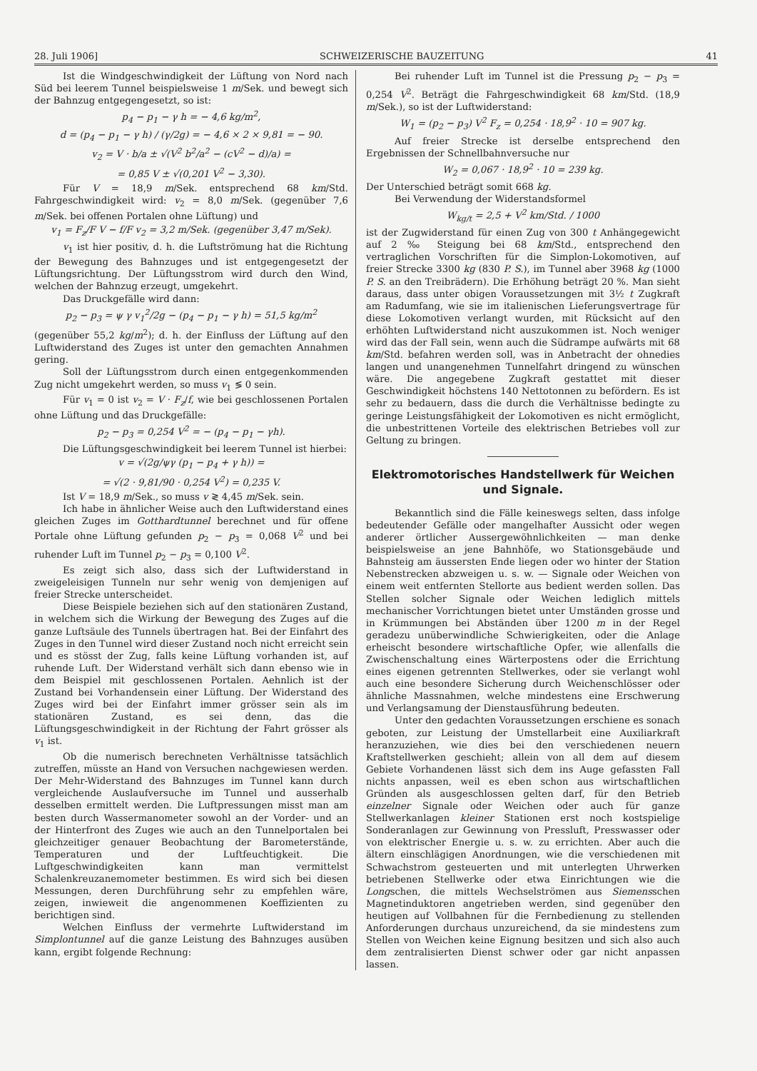28. Juli 1906] SCHWEIZERISCHE BAUZEITUNG 41
Ist die Windgeschwindigkeit der Lüftung von Nord nach Süd bei leerem Tunnel beispielsweise 1 m/Sek. und bewegt sich der Bahnzug entgegengesetzt, so ist:
p<sub>4</sub> − p<sub>1</sub> − γ h = − 4,6 kg/m<sup>2</sup>,
d = (p<sub>4</sub> − p<sub>1</sub> − γ h) / (γ/2g) = − 4,6 × 2 × 9,81 = − 90.
v<sub>2</sub> = V · b/a ± √(V<sup>2</sup> b<sup>2</sup>/a<sup>2</sup> − (cV<sup>2</sup> − d)/a) =
= 0,85 V ± √(0,201 V<sup>2</sup> − 3,30).
Für V = 18,9 m/Sek. entsprechend 68 km/Std. Fahrgeschwindigkeit wird: v<sub>2</sub> = 8,0 m/Sek. (gegenüber 7,6 m/Sek. bei offenen Portalen ohne Lüftung) und
v<sub>1</sub> = F<sub>z</sub>/F V − f/F v<sub>2</sub> = 3,2 m/Sek. (gegenüber 3,47 m/Sek).
v<sub>1</sub> ist hier positiv, d. h. die Luftströmung hat die Richtung der Bewegung des Bahnzuges und ist entgegengesetzt der Lüftungsrichtung. Der Lüftungsstrom wird durch den Wind, welchen der Bahnzug erzeugt, umgekehrt.
Das Druckgefälle wird dann:
p<sub>2</sub> − p<sub>3</sub> = ψ γ v<sub>1</sub><sup>2</sup>/2g − (p<sub>4</sub> − p<sub>1</sub> − γ h) = 51,5 kg/m<sup>2</sup>
(gegenüber 55,2 kg/m<sup>2</sup>); d. h. der Einfluss der Lüftung auf den Luftwiderstand des Zuges ist unter den gemachten Annahmen gering.
Soll der Lüftungsstrom durch einen entgegenkommenden Zug nicht umgekehrt werden, so muss v<sub>1</sub> ≶ 0 sein.
Für v<sub>1</sub> = 0 ist v<sub>2</sub> = V · F<sub>z</sub>/f, wie bei geschlossenen Portalen ohne Lüftung und das Druckgefälle:
p<sub>2</sub> − p<sub>3</sub> = 0,254 V<sup>2</sup> = − (p<sub>4</sub> − p<sub>1</sub> − γh).
Die Lüftungsgeschwindigkeit bei leerem Tunnel ist hierbei:
v = √(2g/ψγ (p<sub>1</sub> − p<sub>4</sub> + γ h)) =
= √(2 · 9,81/90 · 0,254 V<sup>2</sup>) = 0,235 V.
Ist V = 18,9 m/Sek., so muss v ≷ 4,45 m/Sek. sein.
Ich habe in ähnlicher Weise auch den Luftwiderstand eines gleichen Zuges im Gotthardtunnel berechnet und für offene Portale ohne Lüftung gefunden p<sub>2</sub> − p<sub>3</sub> = 0,068 V<sup>2</sup> und bei ruhender Luft im Tunnel p<sub>2</sub> − p<sub>3</sub> = 0,100 V<sup>2</sup>.
Es zeigt sich also, dass sich der Luftwiderstand in zweigeleisigen Tunneln nur sehr wenig von demjenigen auf freier Strecke unterscheidet.
Diese Beispiele beziehen sich auf den stationären Zustand, in welchem sich die Wirkung der Bewegung des Zuges auf die ganze Luftsäule des Tunnels übertragen hat. Bei der Einfahrt des Zuges in den Tunnel wird dieser Zustand noch nicht erreicht sein und es stösst der Zug, falls keine Lüftung vorhanden ist, auf ruhende Luft. Der Widerstand verhält sich dann ebenso wie in dem Beispiel mit geschlossenen Portalen. Aehnlich ist der Zustand bei Vorhandensein einer Lüftung. Der Widerstand des Zuges wird bei der Einfahrt immer grösser sein als im stationären Zustand, es sei denn, das die Lüftungsgeschwindigkeit in der Richtung der Fahrt grösser als v<sub>1</sub> ist.
Ob die numerisch berechneten Verhältnisse tatsächlich zutreffen, müsste an Hand von Versuchen nachgewiesen werden. Der Mehr-Widerstand des Bahnzuges im Tunnel kann durch vergleichende Auslaufversuche im Tunnel und ausserhalb desselben ermittelt werden. Die Luftpressungen misst man am besten durch Wassermanometer sowohl an der Vorder- und an der Hinterfront des Zuges wie auch an den Tunnelportalen bei gleichzeitiger genauer Beobachtung der Barometerstände, Temperaturen und der Luftfeuchtigkeit. Die Luftgeschwindigkeiten kann man vermittelst Schalenkreuzanemometer bestimmen. Es wird sich bei diesen Messungen, deren Durchführung sehr zu empfehlen wäre, zeigen, inwieweit die angenommenen Koeffizienten zu berichtigen sind.
Welchen Einfluss der vermehrte Luftwiderstand im Simplontunnel auf die ganze Leistung des Bahnzuges ausüben kann, ergibt folgende Rechnung:
Bei ruhender Luft im Tunnel ist die Pressung p<sub>2</sub> − p<sub>3</sub> = 0,254 V<sup>2</sup>. Beträgt die Fahrgeschwindigkeit 68 km/Std. (18,9 m/Sek.), so ist der Luftwiderstand:
W<sub>1</sub> = (p<sub>2</sub> − p<sub>3</sub>) V<sup>2</sup> F<sub>z</sub> = 0,254 · 18,9<sup>2</sup> · 10 = 907 kg.
Auf freier Strecke ist derselbe entsprechend den Ergebnissen der Schnellbahnversuche nur
W<sub>2</sub> = 0,067 · 18,9<sup>2</sup> · 10 = 239 kg.
Der Unterschied beträgt somit 668 kg.
Bei Verwendung der Widerstandsformel
W<sub>kg/t</sub> = 2,5 + V<sup>2</sup> km/Std. / 1000
ist der Zugwiderstand für einen Zug von 300 t Anhängegewicht auf 2 ‰ Steigung bei 68 km/Std., entsprechend den vertraglichen Vorschriften für die Simplon-Lokomotiven, auf freier Strecke 3300 kg (830 P. S.), im Tunnel aber 3968 kg (1000 P. S. an den Treibrädern). Die Erhöhung beträgt 20 %. Man sieht daraus, dass unter obigen Voraussetzungen mit 3½ t Zugkraft am Radumfang, wie sie im italienischen Lieferungsvertrage für diese Lokomotiven verlangt wurden, mit Rücksicht auf den erhöhten Luftwiderstand nicht auszukommen ist. Noch weniger wird das der Fall sein, wenn auch die Südrampe aufwärts mit 68 km/Std. befahren werden soll, was in Anbetracht der ohnedies langen und unangenehmen Tunnelfahrt dringend zu wünschen wäre. Die angegebene Zugkraft gestattet mit dieser Geschwindigkeit höchstens 140 Nettotonnen zu befördern. Es ist sehr zu bedauern, dass die durch die Verhältnisse bedingte zu geringe Leistungsfähigkeit der Lokomotiven es nicht ermöglicht, die unbestrittenen Vorteile des elektrischen Betriebes voll zur Geltung zu bringen.
Elektromotorisches Handstellwerk für Weichen und Signale.
Bekanntlich sind die Fälle keineswegs selten, dass infolge bedeutender Gefälle oder mangelhafter Aussicht oder wegen anderer örtlicher Aussergewöhnlichkeiten — man denke beispielsweise an jene Bahnhöfe, wo Stationsgebäude und Bahnsteig am äussersten Ende liegen oder wo hinter der Station Nebenstrecken abzweigen u. s. w. — Signale oder Weichen von einem weit entfernten Stellorte aus bedient werden sollen. Das Stellen solcher Signale oder Weichen lediglich mittels mechanischer Vorrichtungen bietet unter Umständen grosse und in Krümmungen bei Abständen über 1200 m in der Regel geradezu unüberwindliche Schwierigkeiten, oder die Anlage erheischt besondere wirtschaftliche Opfer, wie allenfalls die Zwischenschaltung eines Wärterpostens oder die Errichtung eines eigenen getrennten Stellwerkes, oder sie verlangt wohl auch eine besondere Sicherung durch Weichenschlösser oder ähnliche Massnahmen, welche mindestens eine Erschwerung und Verlangsamung der Dienstausführung bedeuten.
Unter den gedachten Voraussetzungen erschiene es sonach geboten, zur Leistung der Umstellarbeit eine Auxiliarkraft heranzuziehen, wie dies bei den verschiedenen neuern Kraftstellwerken geschieht; allein von all dem auf diesem Gebiete Vorhandenen lässt sich dem ins Auge gefassten Fall nichts anpassen, weil es eben schon aus wirtschaftlichen Gründen als ausgeschlossen gelten darf, für den Betrieb einzelner Signale oder Weichen oder auch für ganze Stellwerkanlagen kleiner Stationen erst noch kostspielige Sonderanlagen zur Gewinnung von Pressluft, Presswasser oder von elektrischer Energie u. s. w. zu errichten. Aber auch die ältern einschlägigen Anordnungen, wie die verschiedenen mit Schwachstrom gesteuerten und mit unterlegten Uhrwerken betriebenen Stellwerke oder etwa Einrichtungen wie die Longschen, die mittels Wechselströmen aus Siemensschen Magnetinduktoren angetrieben werden, sind gegenüber den heutigen auf Vollbahnen für die Fernbedienung zu stellenden Anforderungen durchaus unzureichend, da sie mindestens zum Stellen von Weichen keine Eignung besitzen und sich also auch dem zentralisierten Dienst schwer oder gar nicht anpassen lassen.